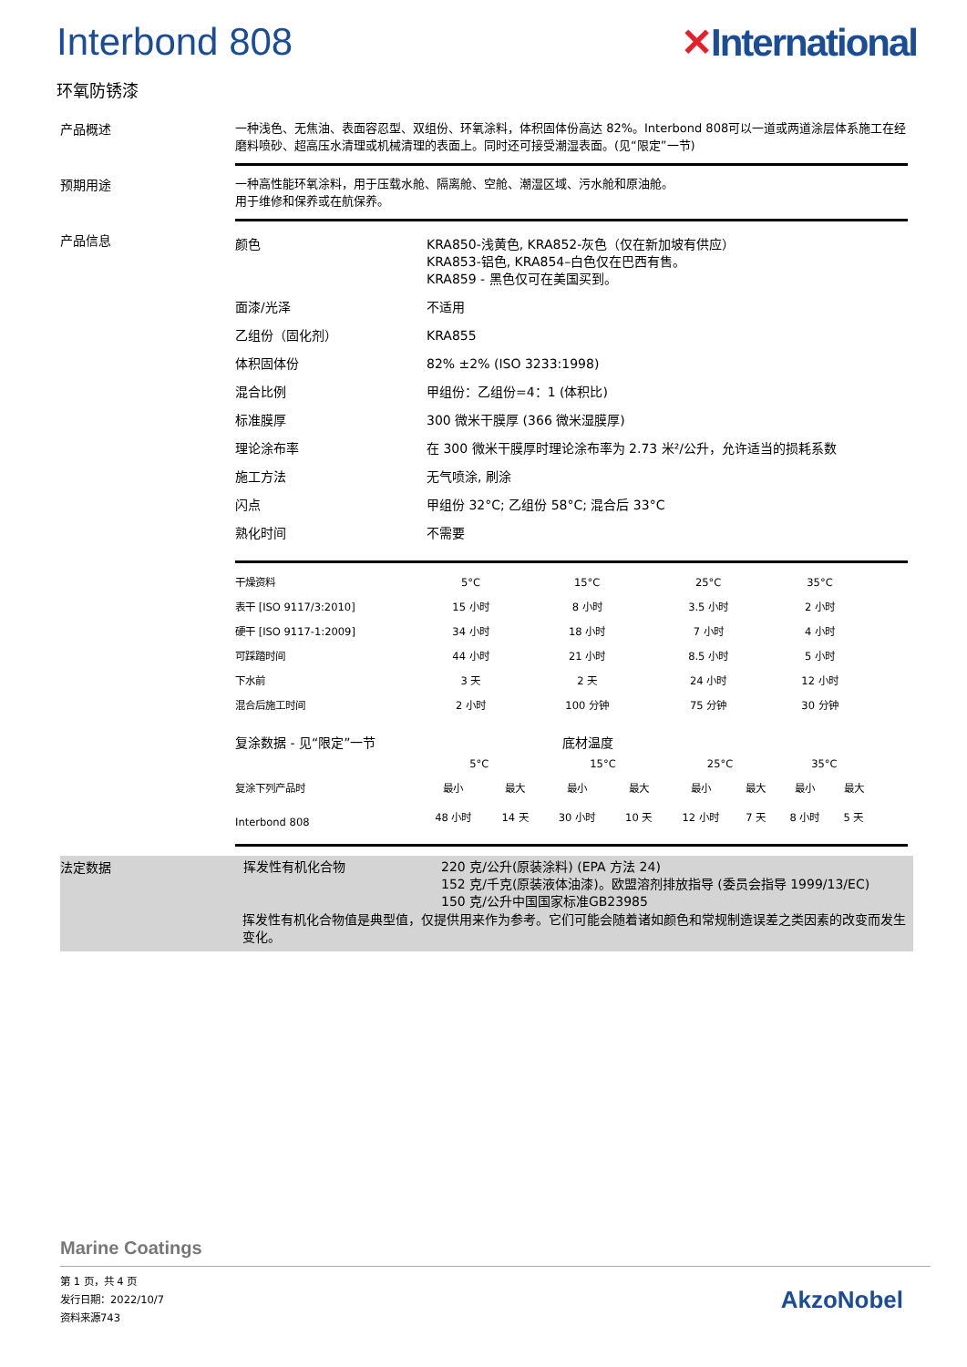Interbond 808 ✕International
环氧防锈漆
产品概述
一种浅色、无焦油、表面容忍型、双组份、环氧涂料，体积固体份高达 82%。Interbond 808可以一道或两道涂层体系施工在经磨料喷砂、超高压水清理或机械清理的表面上。同时还可接受潮湿表面。(见“限定”一节)
预期用途
一种高性能环氧涂料，用于压载水舱、隔离舱、空舱、潮湿区域、污水舱和原油舱。
用于维修和保养或在航保养。
产品信息
| 颜色 | KRA850-浅黄色, KRA852-灰色（仅在新加坡有供应） KRA853-铝色, KRA854–白色仅在巴西有售。 KRA859 - 黑色仅可在美国买到。 |
| 面漆/光泽 | 不适用 |
| 乙组份（固化剂） | KRA855 |
| 体积固体份 | 82% ±2% (ISO 3233:1998) |
| 混合比例 | 甲组份：乙组份=4：1 (体积比) |
| 标准膜厚 | 300 微米干膜厚 (366 微米湿膜厚) |
| 理论涂布率 | 在 300 微米干膜厚时理论涂布率为 2.73 米²/公升，允许适当的损耗系数 |
| 施工方法 | 无气喷涂, 刷涂 |
| 闪点 | 甲组份 32°C; 乙组份 58°C; 混合后 33°C |
| 熟化时间 | 不需要 |
| 干燥资料 | 5°C | 15°C | 25°C | 35°C |
| --- | --- | --- | --- | --- |
| 表干 [ISO 9117/3:2010] | 15 小时 | 8 小时 | 3.5 小时 | 2 小时 |
| 硬干 [ISO 9117-1:2009] | 34 小时 | 18 小时 | 7 小时 | 4 小时 |
| 可踩踏时间 | 44 小时 | 21 小时 | 8.5 小时 | 5 小时 |
| 下水前 | 3 天 | 2 天 | 24 小时 | 12 小时 |
| 混合后施工时间 | 2 小时 | 100 分钟 | 75 分钟 | 30 分钟 |
复涂数据 - 见“限定”一节 底材温度
| | 5°C | | 15°C | | 25°C | | 35°C | |
| --- | --- | --- | --- | --- | --- | --- | --- | --- |
| 复涂下列产品时 | 最小 | 最大 | 最小 | 最大 | 最小 | 最大 | 最小 | 最大 |
| Interbond 808 | 48 小时 | 14 天 | 30 小时 | 10 天 | 12 小时 | 7 天 | 8 小时 | 5 天 |
法定数据
| 挥发性有机化合物 | 220 克/公升(原装涂料) (EPA 方法 24) 152 克/千克(原装液体油漆)。欧盟溶剂排放指导 (委员会指导 1999/13/EC) 150 克/公升中国国家标准GB23985 |
挥发性有机化合物值是典型值，仅提供用来作为参考。它们可能会随着诸如颜色和常规制造误差之类因素的改变而发生变化。
Marine Coatings
第 1 页，共 4 页
发行日期：2022/10/7
资料来源743
AkzoNobel